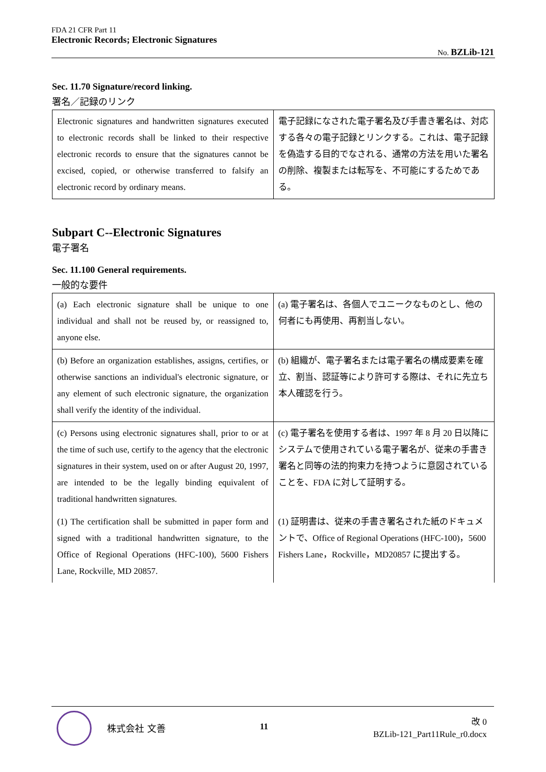FDA 21 CFR Part 11
Electronic Records; Electronic Signatures
No. BZLib-121
Sec. 11.70 Signature/record linking.
署名／記録のリンク
| Electronic signatures and handwritten signatures executed to electronic records shall be linked to their respective electronic records to ensure that the signatures cannot be excised, copied, or otherwise transferred to falsify an electronic record by ordinary means. | 電子記録になされた電子署名及び手書き署名は、対応する各々の電子記録とリンクする。これは、電子記録を偽造する目的でなされる、通常の方法を用いた署名の削除、複製または転写を、不可能にするためである。 |
Subpart C--Electronic Signatures
電子署名
Sec. 11.100 General requirements.
一般的な要件
| (a) Each electronic signature shall be unique to one individual and shall not be reused by, or reassigned to, anyone else. | (a) 電子署名は、各個人でユニークなものとし、他の何者にも再使用、再割当しない。 |
| (b) Before an organization establishes, assigns, certifies, or otherwise sanctions an individual's electronic signature, or any element of such electronic signature, the organization shall verify the identity of the individual. | (b) 組織が、電子署名または電子署名の構成要素を確立、割当、認証等により許可する際は、それに先立ち本人確認を行う。 |
| (c) Persons using electronic signatures shall, prior to or at the time of such use, certify to the agency that the electronic signatures in their system, used on or after August 20, 1997, are intended to be the legally binding equivalent of traditional handwritten signatures. | (c) 電子署名を使用する者は、1997 年 8 月 20 日以降にシステムで使用されている電子署名が、従来の手書き署名と同等の法的拘束力を持つように意図されていることを、FDA に対して証明する。 |
| (1) The certification shall be submitted in paper form and signed with a traditional handwritten signature, to the Office of Regional Operations (HFC-100), 5600 Fishers Lane, Rockville, MD 20857. | (1) 証明書は、従来の手書き署名された紙のドキュメントで、Office of Regional Operations (HFC-100)，5600 Fishers Lane，Rockville，MD20857 に提出する。 |
株式会社 文善 11
改 0
BZLib-121_Part11Rule_r0.docx